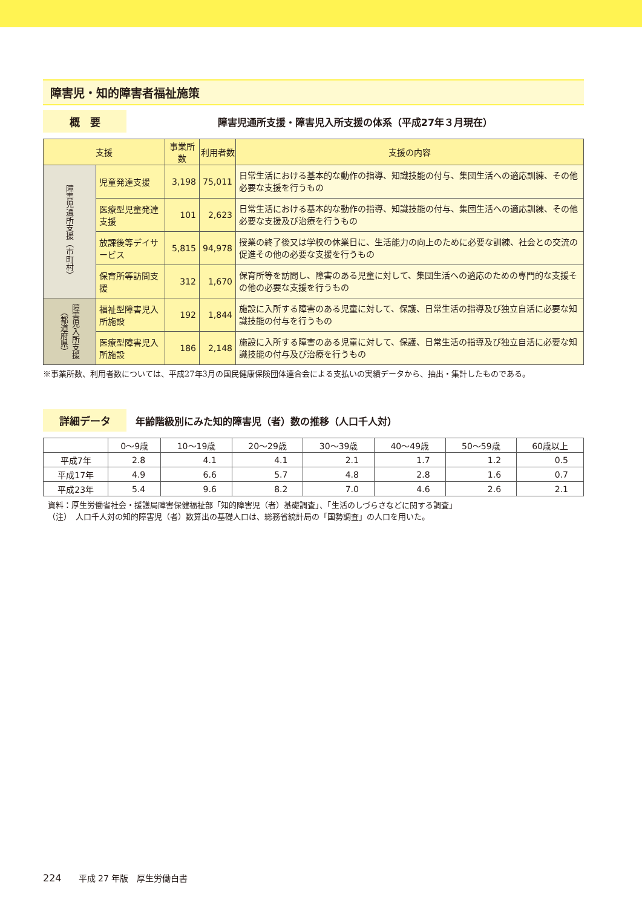障害児・知的障害者福祉施策
概　要
障害児通所支援・障害児入所支援の体系（平成27年３月現在）
| 支援 | | 事業所数 | 利用者数 | 支援の内容 |
| --- | --- | --- | --- | --- |
| 障害児通所支援（市町村） | 児童発達支援 | 3,198 | 75,011 | 日常生活における基本的な動作の指導、知識技能の付与、集団生活への適応訓練、その他必要な支援を行うもの |
| | 医療型児童発達支援 | 101 | 2,623 | 日常生活における基本的な動作の指導、知識技能の付与、集団生活への適応訓練、その他必要な支援及び治療を行うもの |
| | 放課後等デイサービス | 5,815 | 94,978 | 授業の終了後又は学校の休業日に、生活能力の向上のために必要な訓練、社会との交流の促進その他の必要な支援を行うもの |
| | 保育所等訪問支援 | 312 | 1,670 | 保育所等を訪問し、障害のある児童に対して、集団生活への適応のための専門的な支援その他の必要な支援を行うもの |
| 障害児入所支援（都道府県） | 福祉型障害児入所施設 | 192 | 1,844 | 施設に入所する障害のある児童に対して、保護、日常生活の指導及び独立自活に必要な知識技能の付与を行うもの |
| | 医療型障害児入所施設 | 186 | 2,148 | 施設に入所する障害のある児童に対して、保護、日常生活の指導及び独立自活に必要な知識技能の付与及び治療を行うもの |
※事業所数、利用者数については、平成27年3月の国民健康保険団体連合会による支払いの実績データから、抽出・集計したものである。
詳細データ
年齢階級別にみた知的障害児（者）数の推移（人口千人対）
| | 0〜9歳 | 10〜19歳 | 20〜29歳 | 30〜39歳 | 40〜49歳 | 50〜59歳 | 60歳以上 |
| --- | --- | --- | --- | --- | --- | --- | --- |
| 平成7年 | 2.8 | 4.1 | 4.1 | 2.1 | 1.7 | 1.2 | 0.5 |
| 平成17年 | 4.9 | 6.6 | 5.7 | 4.8 | 2.8 | 1.6 | 0.7 |
| 平成23年 | 5.4 | 9.6 | 8.2 | 7.0 | 4.6 | 2.6 | 2.1 |
資料：厚生労働省社会・援護局障害保健福祉部「知的障害児（者）基礎調査」、「生活のしづらさなどに関する調査」
（注）　人口千人対の知的障害児（者）数算出の基礎人口は、総務省統計局の「国勢調査」の人口を用いた。
224　　平成 27 年版　厚生労働白書